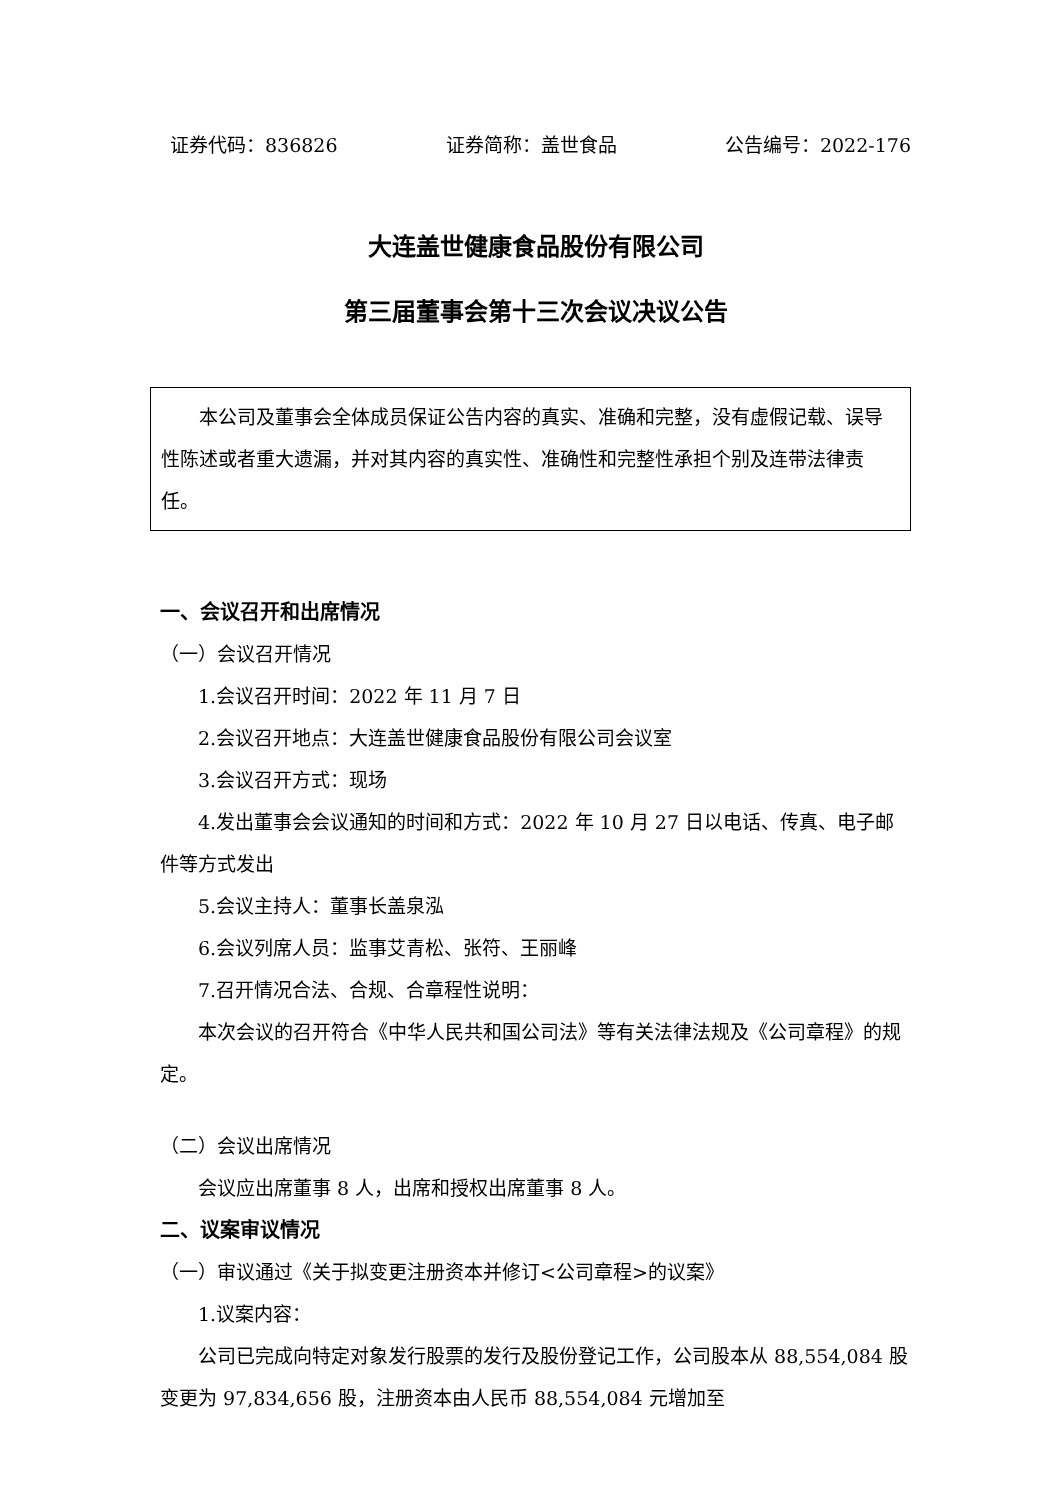证券代码：836826 证券简称：盖世食品 公告编号：2022-176
大连盖世健康食品股份有限公司
第三届董事会第十三次会议决议公告
本公司及董事会全体成员保证公告内容的真实、准确和完整，没有虚假记载、误导性陈述或者重大遗漏，并对其内容的真实性、准确性和完整性承担个别及连带法律责任。
一、会议召开和出席情况
（一）会议召开情况
1.会议召开时间：2022 年 11 月 7 日
2.会议召开地点：大连盖世健康食品股份有限公司会议室
3.会议召开方式：现场
4.发出董事会会议通知的时间和方式：2022 年 10 月 27 日以电话、传真、电子邮件等方式发出
5.会议主持人：董事长盖泉泓
6.会议列席人员：监事艾青松、张符、王丽峰
7.召开情况合法、合规、合章程性说明：
本次会议的召开符合《中华人民共和国公司法》等有关法律法规及《公司章程》的规定。
（二）会议出席情况
会议应出席董事 8 人，出席和授权出席董事 8 人。
二、议案审议情况
（一）审议通过《关于拟变更注册资本并修订<公司章程>的议案》
1.议案内容：
公司已完成向特定对象发行股票的发行及股份登记工作，公司股本从 88,554,084 股变更为 97,834,656 股，注册资本由人民币 88,554,084 元增加至